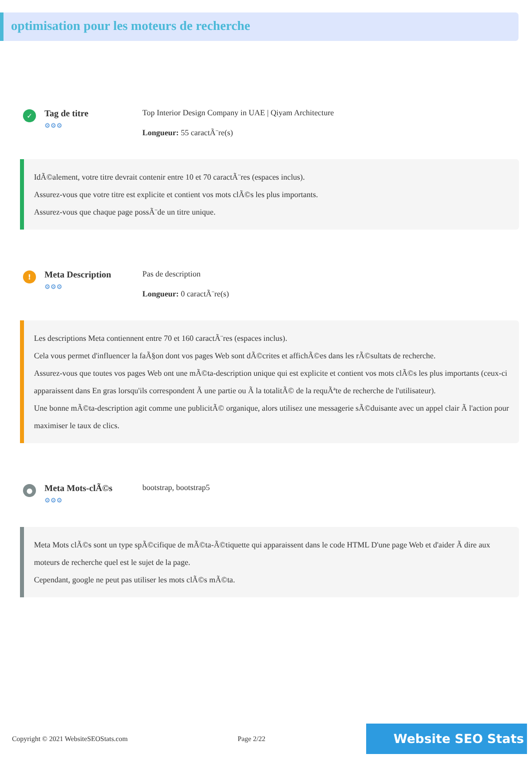optimisation pour les moteurs de recherche
✓
Tag de titre
⚙⚙⚙
Top Interior Design Company in UAE | Qiyam Architecture
Longueur: 55 caractÃ¨re(s)
IdÃ©alement, votre titre devrait contenir entre 10 et 70 caractÃ¨res (espaces inclus).
Assurez-vous que votre titre est explicite et contient vos mots clÃ©s les plus importants.
Assurez-vous que chaque page possÃ¨de un titre unique.
!
Meta Description
⚙⚙⚙
Pas de description
Longueur: 0 caractÃ¨re(s)
Les descriptions Meta contiennent entre 70 et 160 caractÃ¨res (espaces inclus).
Cela vous permet d'influencer la faÃ§on dont vos pages Web sont dÃ©crites et affichÃ©es dans les rÃ©sultats de recherche.
Assurez-vous que toutes vos pages Web ont une mÃ©ta-description unique qui est explicite et contient vos mots clÃ©s les plus importants (ceux-ci apparaissent dans En gras lorsqu'ils correspondent Ã une partie ou Ã la totalitÃ© de la requÃªte de recherche de l'utilisateur).
Une bonne mÃ©ta-description agit comme une publicitÃ© organique, alors utilisez une messagerie sÃ©duisante avec un appel clair Ã l'action pour maximiser le taux de clics.
●
Meta Mots-clÃ©s
⚙⚙⚙
bootstrap, bootstrap5
Meta Mots clÃ©s sont un type spÃ©cifique de mÃ©ta-Ã©tiquette qui apparaissent dans le code HTML D'une page Web et d'aider Ã dire aux moteurs de recherche quel est le sujet de la page.
Cependant, google ne peut pas utiliser les mots clÃ©s mÃ©ta.
Copyright © 2021 WebsiteSEOStats.com Page 2/22 Website SEO Stats